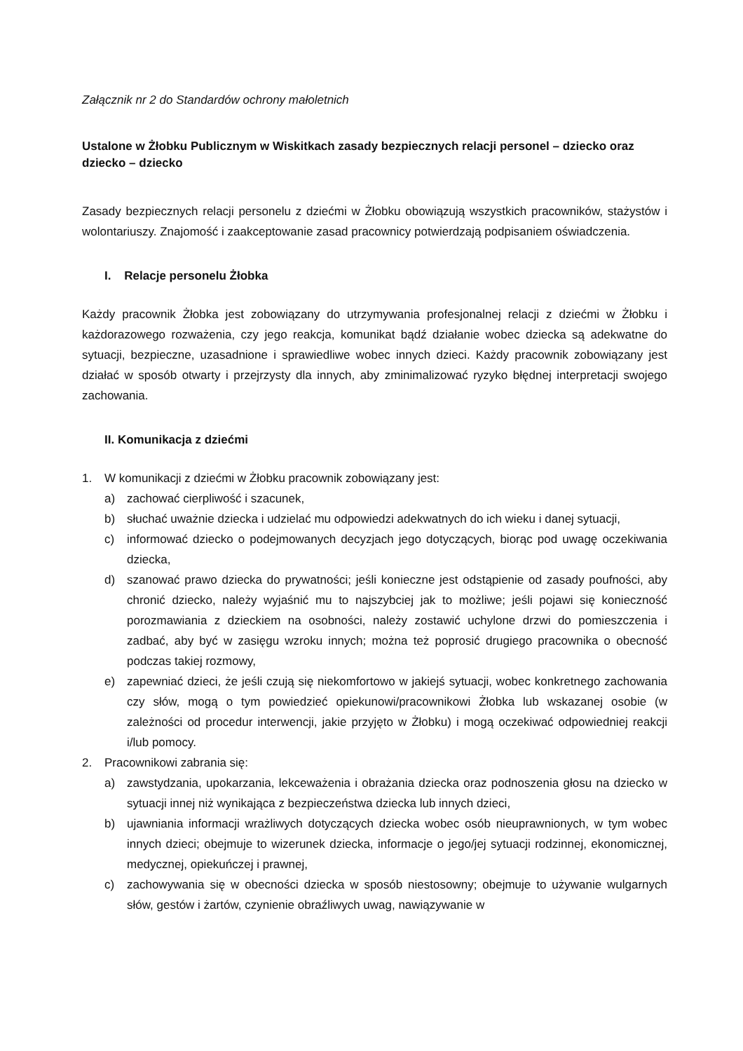Załącznik nr 2 do Standardów ochrony małoletnich
Ustalone w Żłobku Publicznym w Wiskitkach zasady bezpiecznych relacji personel – dziecko oraz dziecko – dziecko
Zasady bezpiecznych relacji personelu z dziećmi w Żłobku obowiązują wszystkich pracowników, stażystów i wolontariuszy. Znajomość i zaakceptowanie zasad pracownicy potwierdzają podpisaniem oświadczenia.
I. Relacje personelu Żłobka
Każdy pracownik Żłobka jest zobowiązany do utrzymywania profesjonalnej relacji z dziećmi w Żłobku i każdorazowego rozważenia, czy jego reakcja, komunikat bądź działanie wobec dziecka są adekwatne do sytuacji, bezpieczne, uzasadnione i sprawiedliwe wobec innych dzieci. Każdy pracownik zobowiązany jest działać w sposób otwarty i przejrzysty dla innych, aby zminimalizować ryzyko błędnej interpretacji swojego zachowania.
II. Komunikacja z dziećmi
1. W komunikacji z dziećmi w Żłobku pracownik zobowiązany jest:
a) zachować cierpliwość i szacunek,
b) słuchać uważnie dziecka i udzielać mu odpowiedzi adekwatnych do ich wieku i danej sytuacji,
c) informować dziecko o podejmowanych decyzjach jego dotyczących, biorąc pod uwagę oczekiwania dziecka,
d) szanować prawo dziecka do prywatności; jeśli konieczne jest odstąpienie od zasady poufności, aby chronić dziecko, należy wyjaśnić mu to najszybciej jak to możliwe; jeśli pojawi się konieczność porozmawiania z dzieckiem na osobności, należy zostawić uchylone drzwi do pomieszczenia i zadbać, aby być w zasięgu wzroku innych; można też poprosić drugiego pracownika o obecność podczas takiej rozmowy,
e) zapewniać dzieci, że jeśli czują się niekomfortowo w jakiejś sytuacji, wobec konkretnego zachowania czy słów, mogą o tym powiedzieć opiekunowi/pracownikowi Żłobka lub wskazanej osobie (w zależności od procedur interwencji, jakie przyjęto w Żłobku) i mogą oczekiwać odpowiedniej reakcji i/lub pomocy.
2. Pracownikowi zabrania się:
a) zawstydzania, upokarzania, lekceważenia i obrażania dziecka oraz podnoszenia głosu na dziecko w sytuacji innej niż wynikająca z bezpieczeństwa dziecka lub innych dzieci,
b) ujawniania informacji wrażliwych dotyczących dziecka wobec osób nieuprawnionych, w tym wobec innych dzieci; obejmuje to wizerunek dziecka, informacje o jego/jej sytuacji rodzinnej, ekonomicznej, medycznej, opiekuńczej i prawnej,
c) zachowywania się w obecności dziecka w sposób niestosowny; obejmuje to używanie wulgarnych słów, gestów i żartów, czynienie obraźliwych uwag, nawiązywanie w